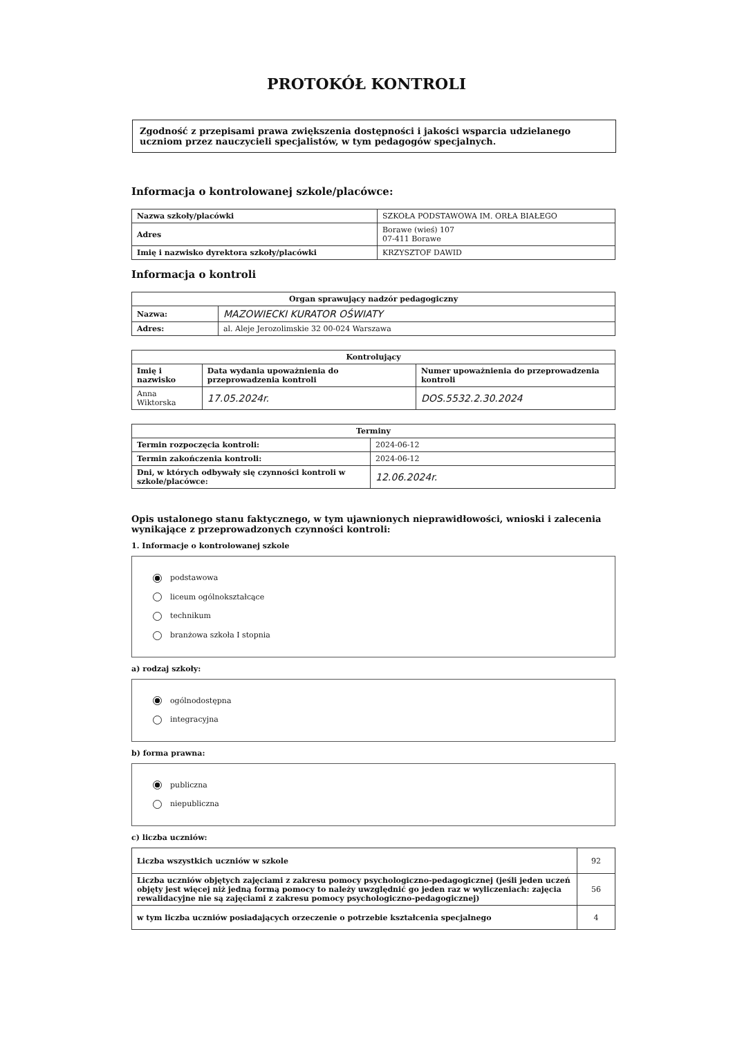PROTOKÓŁ KONTROLI
Zgodność z przepisami prawa zwiększenia dostępności i jakości wsparcia udzielanego uczniom przez nauczycieli specjalistów, w tym pedagogów specjalnych.
Informacja o kontrolowanej szkole/placówce:
| Nazwa szkoły/placówki | SZKOŁA PODSTAWOWA IM. ORŁA BIAŁEGO |
| Adres | Borawe (wieś) 107 07-411 Borawe |
| Imię i nazwisko dyrektora szkoły/placówki | KRZYSZTOF DAWID |
Informacja o kontroli
| Organ sprawujący nadzór pedagogiczny | |
| --- | --- |
| Nazwa: | MAZOWIECKI KURATOR OŚWIATY |
| Adres: | al. Aleje Jerozolimskie 32 00-024 Warszawa |
| Kontrolujący | | |
| --- | --- | --- |
| Imię i nazwisko | Data wydania upoważnienia do przeprowadzenia kontroli | Numer upoważnienia do przeprowadzenia kontroli |
| Anna Wiktorska | 17.05.2024r. | DOS.5532.2.30.2024 |
| Terminy | |
| --- | --- |
| Termin rozpoczęcia kontroli: | 2024-06-12 |
| Termin zakończenia kontroli: | 2024-06-12 |
| Dni, w których odbywały się czynności kontroli w szkole/placówce: | 12.06.2024r. |
Opis ustalonego stanu faktycznego, w tym ujawnionych nieprawidłowości, wnioski i zalecenia wynikające z przeprowadzonych czynności kontroli:
1. Informacje o kontrolowanej szkole
podstawowa
liceum ogólnokształcące
technikum
branżowa szkoła I stopnia
a) rodzaj szkoły:
ogólnodostępna
integracyjna
b) forma prawna:
publiczna
niepubliczna
c) liczba uczniów:
| Liczba wszystkich uczniów w szkole | 92 |
| Liczba uczniów objętych zajęciami z zakresu pomocy psychologiczno-pedagogicznej (jeśli jeden uczeń objęty jest więcej niż jedną formą pomocy to należy uwzględnić go jeden raz w wyliczeniach: zajęcia rewalidacyjne nie są zajęciami z zakresu pomocy psychologiczno-pedagogicznej) | 56 |
| w tym liczba uczniów posiadających orzeczenie o potrzebie kształcenia specjalnego | 4 |